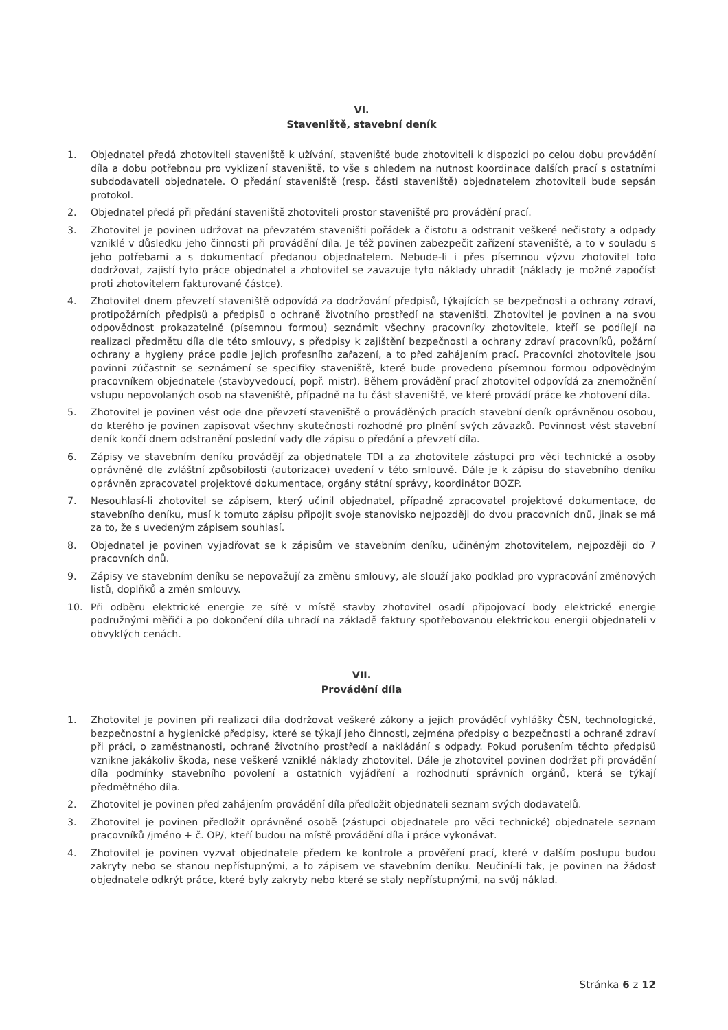VI.
Staveniště, stavební deník
1. Objednatel předá zhotoviteli staveniště k užívání, staveniště bude zhotoviteli k dispozici po celou dobu provádění díla a dobu potřebnou pro vyklizení staveniště, to vše s ohledem na nutnost koordinace dalších prací s ostatními subdodavateli objednatele. O předání staveniště (resp. části staveniště) objednatelem zhotoviteli bude sepsán protokol.
2. Objednatel předá při předání staveniště zhotoviteli prostor staveniště pro provádění prací.
3. Zhotovitel je povinen udržovat na převzatém staveništi pořádek a čistotu a odstranit veškeré nečistoty a odpady vzniklé v důsledku jeho činnosti při provádění díla. Je též povinen zabezpečit zařízení staveniště, a to v souladu s jeho potřebami a s dokumentací předanou objednatelem. Nebude-li i přes písemnou výzvu zhotovitel toto dodržovat, zajistí tyto práce objednatel a zhotovitel se zavazuje tyto náklady uhradit (náklady je možné započíst proti zhotovitelem fakturované částce).
4. Zhotovitel dnem převzetí staveniště odpovídá za dodržování předpisů, týkajících se bezpečnosti a ochrany zdraví, protipožárních předpisů a předpisů o ochraně životního prostředí na staveništi. Zhotovitel je povinen a na svou odpovědnost prokazatelně (písemnou formou) seznámit všechny pracovníky zhotovitele, kteří se podílejí na realizaci předmětu díla dle této smlouvy, s předpisy k zajištění bezpečnosti a ochrany zdraví pracovníků, požární ochrany a hygieny práce podle jejich profesního zařazení, a to před zahájením prací. Pracovníci zhotovitele jsou povinni zúčastnit se seznámení se specifiky staveniště, které bude provedeno písemnou formou odpovědným pracovníkem objednatele (stavbyvedoucí, popř. mistr). Během provádění prací zhotovitel odpovídá za znemožnění vstupu nepovolaných osob na staveniště, případně na tu část staveniště, ve které provádí práce ke zhotovení díla.
5. Zhotovitel je povinen vést ode dne převzetí staveniště o prováděných pracích stavební deník oprávněnou osobou, do kterého je povinen zapisovat všechny skutečnosti rozhodné pro plnění svých závazků. Povinnost vést stavební deník končí dnem odstranění poslední vady dle zápisu o předání a převzetí díla.
6. Zápisy ve stavebním deníku provádějí za objednatele TDI a za zhotovitele zástupci pro věci technické a osoby oprávněné dle zvláštní způsobilosti (autorizace) uvedení v této smlouvě. Dále je k zápisu do stavebního deníku oprávněn zpracovatel projektové dokumentace, orgány státní správy, koordinátor BOZP.
7. Nesouhlasí-li zhotovitel se zápisem, který učinil objednatel, případně zpracovatel projektové dokumentace, do stavebního deníku, musí k tomuto zápisu připojit svoje stanovisko nejpozději do dvou pracovních dnů, jinak se má za to, že s uvedeným zápisem souhlasí.
8. Objednatel je povinen vyjadřovat se k zápisům ve stavebním deníku, učiněným zhotovitelem, nejpozději do 7 pracovních dnů.
9. Zápisy ve stavebním deníku se nepovažují za změnu smlouvy, ale slouží jako podklad pro vypracování změnových listů, doplňků a změn smlouvy.
10. Při odběru elektrické energie ze sítě v místě stavby zhotovitel osadí připojovací body elektrické energie podružnými měřiči a po dokončení díla uhradí na základě faktury spotřebovanou elektrickou energii objednateli v obvyklých cenách.
VII.
Provádění díla
1. Zhotovitel je povinen při realizaci díla dodržovat veškeré zákony a jejich prováděcí vyhlášky ČSN, technologické, bezpečnostní a hygienické předpisy, které se týkají jeho činnosti, zejména předpisy o bezpečnosti a ochraně zdraví při práci, o zaměstnanosti, ochraně životního prostředí a nakládání s odpady. Pokud porušením těchto předpisů vznikne jakákoliv škoda, nese veškeré vzniklé náklady zhotovitel. Dále je zhotovitel povinen dodržet při provádění díla podmínky stavebního povolení a ostatních vyjádření a rozhodnutí správních orgánů, která se týkají předmětného díla.
2. Zhotovitel je povinen před zahájením provádění díla předložit objednateli seznam svých dodavatelů.
3. Zhotovitel je povinen předložit oprávněné osobě (zástupci objednatele pro věci technické) objednatele seznam pracovníků /jméno + č. OP/, kteří budou na místě provádění díla i práce vykonávat.
4. Zhotovitel je povinen vyzvat objednatele předem ke kontrole a prověření prací, které v dalším postupu budou zakryty nebo se stanou nepřístupnými, a to zápisem ve stavebním deníku. Neučiní-li tak, je povinen na žádost objednatele odkrýt práce, které byly zakryty nebo které se staly nepřístupnými, na svůj náklad.
Stránka 6 z 12